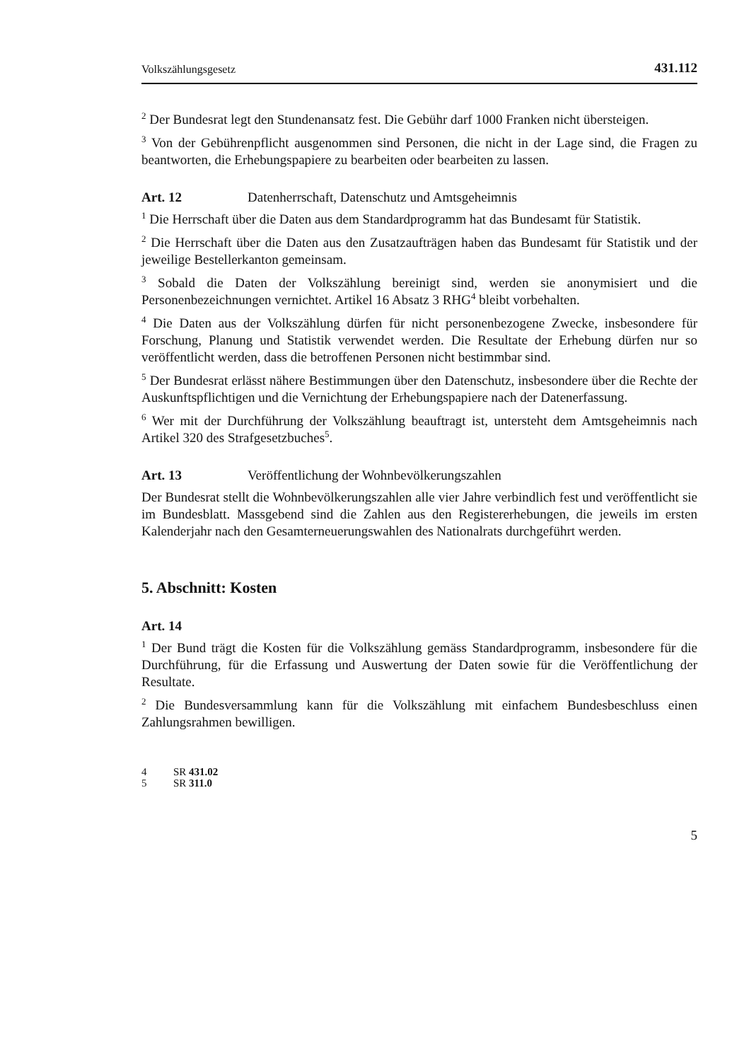Volkszählungsgesetz 431.112
<sup>2</sup> Der Bundesrat legt den Stundenansatz fest. Die Gebühr darf 1000 Franken nicht übersteigen.
<sup>3</sup> Von der Gebührenpflicht ausgenommen sind Personen, die nicht in der Lage sind, die Fragen zu beantworten, die Erhebungspapiere zu bearbeiten oder bearbeiten zu lassen.
Art. 12 Datenherrschaft, Datenschutz und Amtsgeheimnis
<sup>1</sup> Die Herrschaft über die Daten aus dem Standardprogramm hat das Bundesamt für Statistik.
<sup>2</sup> Die Herrschaft über die Daten aus den Zusatzaufträgen haben das Bundesamt für Statistik und der jeweilige Bestellerkanton gemeinsam.
<sup>3</sup> Sobald die Daten der Volkszählung bereinigt sind, werden sie anonymisiert und die Personenbezeichnungen vernichtet. Artikel 16 Absatz 3 RHG<sup>4</sup> bleibt vorbehalten.
<sup>4</sup> Die Daten aus der Volkszählung dürfen für nicht personenbezogene Zwecke, insbesondere für Forschung, Planung und Statistik verwendet werden. Die Resultate der Erhebung dürfen nur so veröffentlicht werden, dass die betroffenen Personen nicht bestimmbar sind.
<sup>5</sup> Der Bundesrat erlässt nähere Bestimmungen über den Datenschutz, insbesondere über die Rechte der Auskunftspflichtigen und die Vernichtung der Erhebungspapiere nach der Datenerfassung.
<sup>6</sup> Wer mit der Durchführung der Volkszählung beauftragt ist, untersteht dem Amtsgeheimnis nach Artikel 320 des Strafgesetzbuches<sup>5</sup>.
Art. 13 Veröffentlichung der Wohnbevölkerungszahlen
Der Bundesrat stellt die Wohnbevölkerungszahlen alle vier Jahre verbindlich fest und veröffentlicht sie im Bundesblatt. Massgebend sind die Zahlen aus den Registererhebungen, die jeweils im ersten Kalenderjahr nach den Gesamterneuerungswahlen des Nationalrats durchgeführt werden.
5. Abschnitt: Kosten
Art. 14
<sup>1</sup> Der Bund trägt die Kosten für die Volkszählung gemäss Standardprogramm, insbesondere für die Durchführung, für die Erfassung und Auswertung der Daten sowie für die Veröffentlichung der Resultate.
<sup>2</sup> Die Bundesversammlung kann für die Volkszählung mit einfachem Bundesbeschluss einen Zahlungsrahmen bewilligen.
4 SR 431.02
5 SR 311.0
5